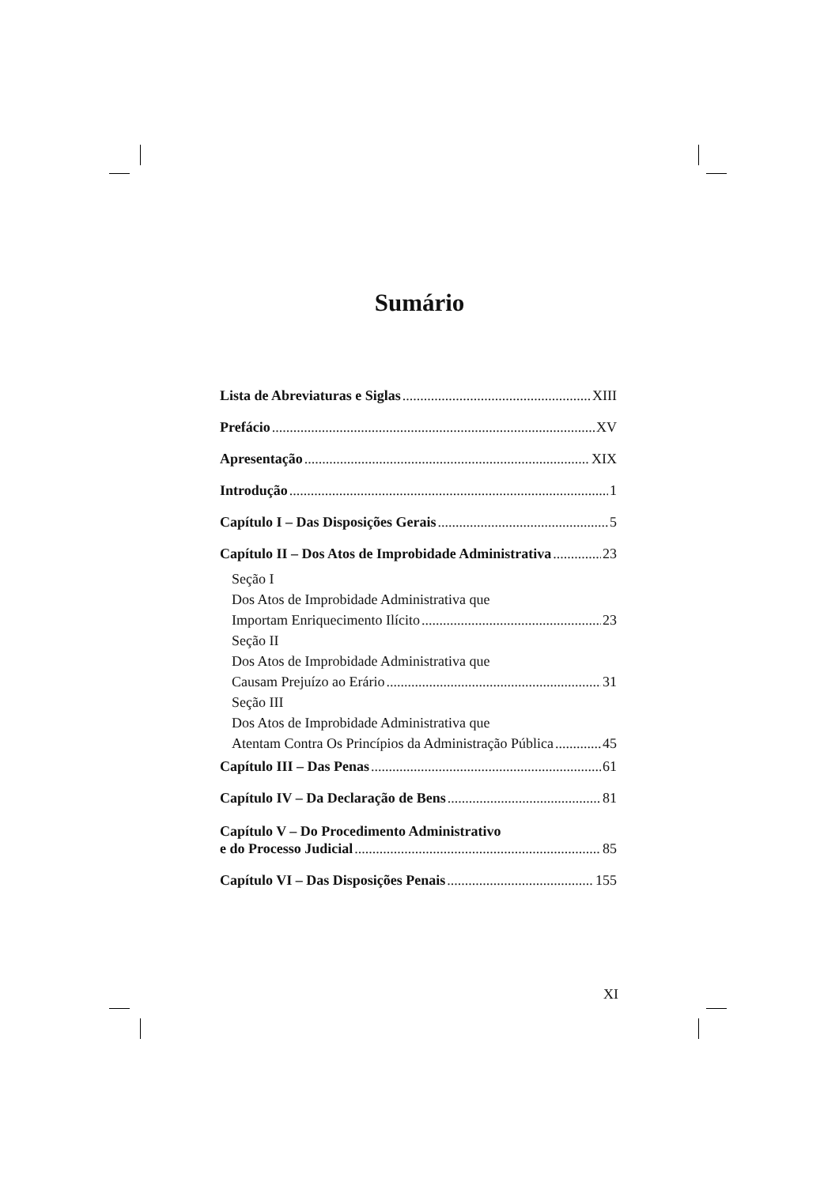Sumário
Lista de Abreviaturas e Siglas XIII
Prefácio XV
Apresentação XIX
Introdução 1
Capítulo I – Das Disposições Gerais 5
Capítulo II – Dos Atos de Improbidade Administrativa 23
Seção I
Dos Atos de Improbidade Administrativa que
Importam Enriquecimento Ilícito 23
Seção II
Dos Atos de Improbidade Administrativa que
Causam Prejuízo ao Erário 31
Seção III
Dos Atos de Improbidade Administrativa que
Atentam Contra Os Princípios da Administração Pública 45
Capítulo III – Das Penas 61
Capítulo IV – Da Declaração de Bens 81
Capítulo V – Do Procedimento Administrativo
e do Processo Judicial 85
Capítulo VI – Das Disposições Penais 155
XI